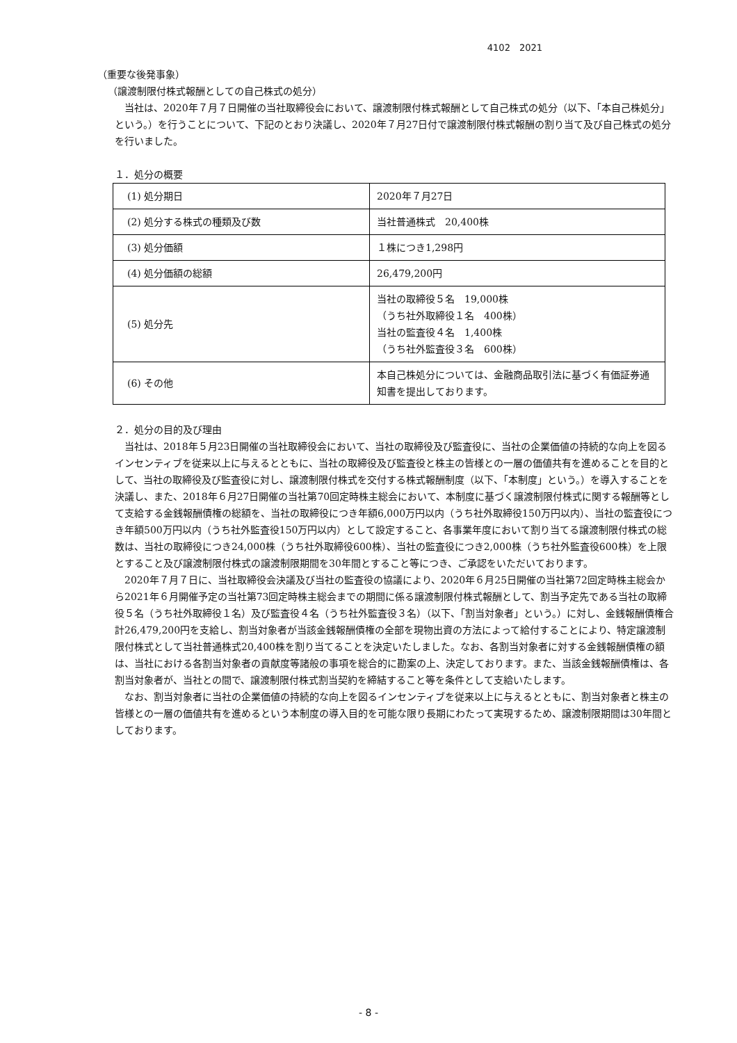4102　2021
（重要な後発事象）
（譲渡制限付株式報酬としての自己株式の処分）
当社は、2020年７月７日開催の当社取締役会において、譲渡制限付株式報酬として自己株式の処分（以下、「本自己株処分」という。）を行うことについて、下記のとおり決議し、2020年７月27日付で譲渡制限付株式報酬の割り当て及び自己株式の処分を行いました。
１．処分の概要
| (1) 処分期日 | 2020年７月27日 |
| (2) 処分する株式の種類及び数 | 当社普通株式 20,400株 |
| (3) 処分価額 | １株につき1,298円 |
| (4) 処分価額の総額 | 26,479,200円 |
| (5) 処分先 | 当社の取締役５名 19,000株 （うち社外取締役１名 400株） 当社の監査役４名 1,400株 （うち社外監査役３名 600株） |
| (6) その他 | 本自己株処分については、金融商品取引法に基づく有価証券通知書を提出しております。 |
２．処分の目的及び理由
当社は、2018年５月23日開催の当社取締役会において、当社の取締役及び監査役に、当社の企業価値の持続的な向上を図るインセンティブを従来以上に与えるとともに、当社の取締役及び監査役と株主の皆様との一層の価値共有を進めることを目的として、当社の取締役及び監査役に対し、譲渡制限付株式を交付する株式報酬制度（以下、「本制度」という。）を導入することを決議し、また、2018年６月27日開催の当社第70回定時株主総会において、本制度に基づく譲渡制限付株式に関する報酬等として支給する金銭報酬債権の総額を、当社の取締役につき年額6,000万円以内（うち社外取締役150万円以内）、当社の監査役につき年額500万円以内（うち社外監査役150万円以内）として設定すること、各事業年度において割り当てる譲渡制限付株式の総数は、当社の取締役につき24,000株（うち社外取締役600株）、当社の監査役につき2,000株（うち社外監査役600株）を上限とすること及び譲渡制限付株式の譲渡制限期間を30年間とすること等につき、ご承認をいただいております。
2020年７月７日に、当社取締役会決議及び当社の監査役の協議により、2020年６月25日開催の当社第72回定時株主総会から2021年６月開催予定の当社第73回定時株主総会までの期間に係る譲渡制限付株式報酬として、割当予定先である当社の取締役５名（うち社外取締役１名）及び監査役４名（うち社外監査役３名）（以下、「割当対象者」という。）に対し、金銭報酬債権合計26,479,200円を支給し、割当対象者が当該金銭報酬債権の全部を現物出資の方法によって給付することにより、特定譲渡制限付株式として当社普通株式20,400株を割り当てることを決定いたしました。なお、各割当対象者に対する金銭報酬債権の額は、当社における各割当対象者の貢献度等諸般の事項を総合的に勘案の上、決定しております。また、当該金銭報酬債権は、各割当対象者が、当社との間で、譲渡制限付株式割当契約を締結すること等を条件として支給いたします。
なお、割当対象者に当社の企業価値の持続的な向上を図るインセンティブを従来以上に与えるとともに、割当対象者と株主の皆様との一層の価値共有を進めるという本制度の導入目的を可能な限り長期にわたって実現するため、譲渡制限期間は30年間としております。
- 8 -